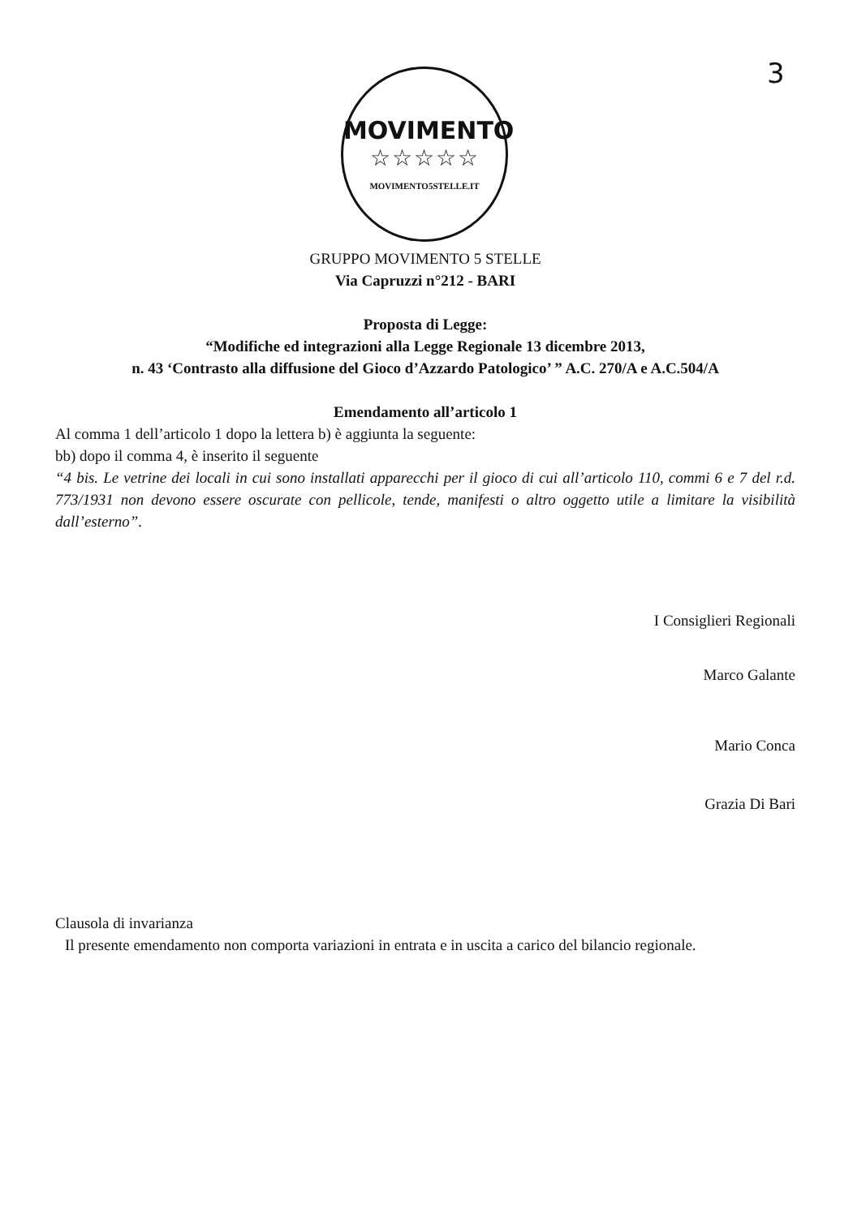3
MOVIMENTO
☆☆☆☆☆
MOVIMENTO5STELLE.IT
GRUPPO MOVIMENTO 5 STELLE
Via Capruzzi n°212 - BARI
Proposta di Legge:
“Modifiche ed integrazioni alla Legge Regionale 13 dicembre 2013,
n. 43 ‘Contrasto alla diffusione del Gioco d’Azzardo Patologico’ ” A.C. 270/A e A.C.504/A
Emendamento all’articolo 1
Al comma 1 dell’articolo 1 dopo la lettera b) è aggiunta la seguente:
bb) dopo il comma 4, è inserito il seguente
“4 bis. Le vetrine dei locali in cui sono installati apparecchi per il gioco di cui all’articolo 110, commi 6 e 7 del r.d. 773/1931 non devono essere oscurate con pellicole, tende, manifesti o altro oggetto utile a limitare la visibilità dall’esterno”.
I Consiglieri Regionali
Marco Galante
Mario Conca
Grazia Di Bari
Clausola di invarianza
Il presente emendamento non comporta variazioni in entrata e in uscita a carico del bilancio regionale.